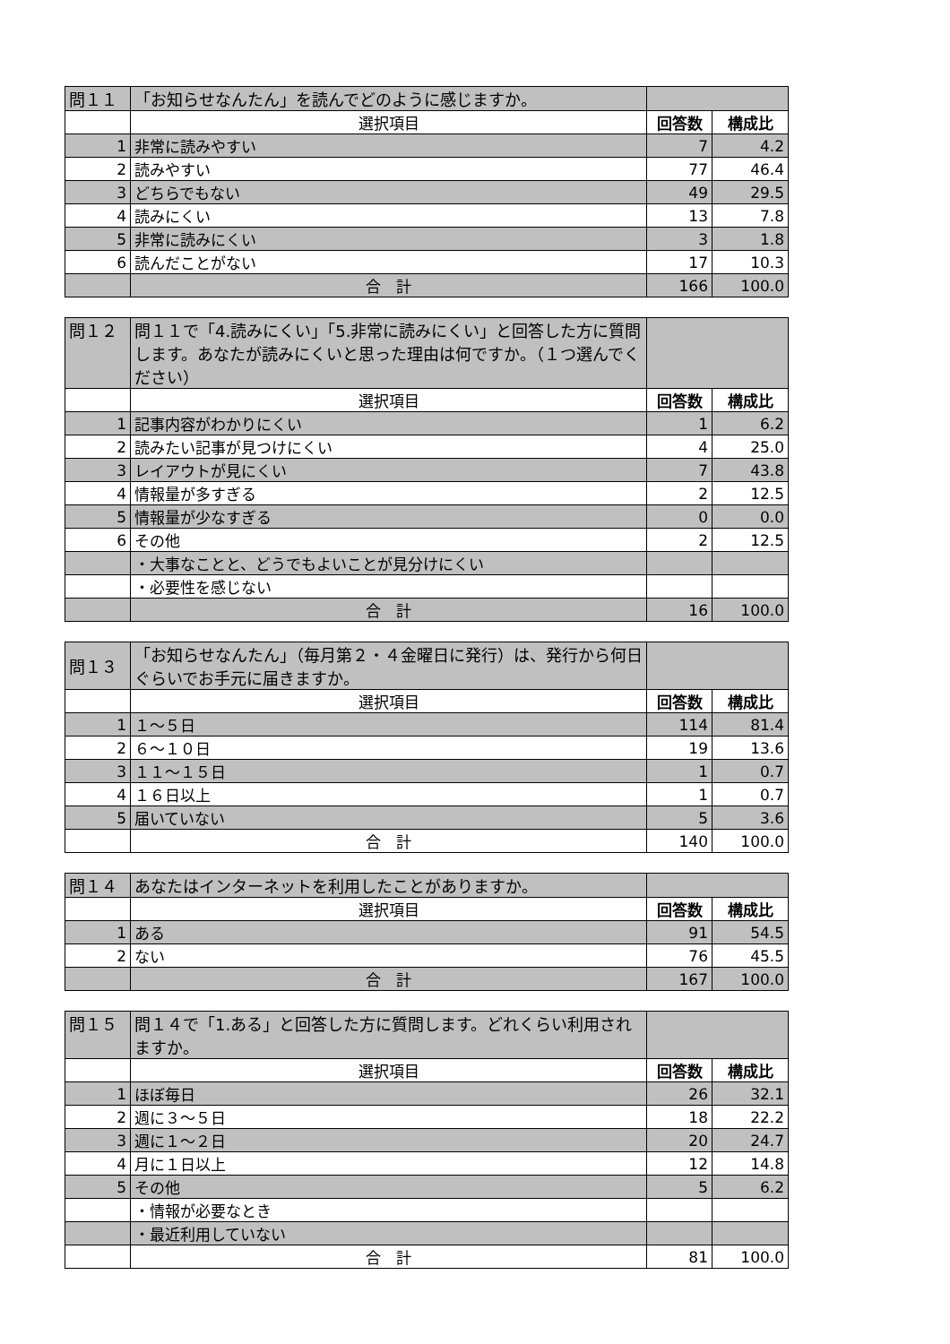| 問１１ | 「お知らせなんたん」を読んでどのように感じますか。 | | |
| | 選択項目 | 回答数 | 構成比 |
| 1 | 非常に読みやすい | 7 | 4.2 |
| 2 | 読みやすい | 77 | 46.4 |
| 3 | どちらでもない | 49 | 29.5 |
| 4 | 読みにくい | 13 | 7.8 |
| 5 | 非常に読みにくい | 3 | 1.8 |
| 6 | 読んだことがない | 17 | 10.3 |
| | 合 計 | 166 | 100.0 |
| 問１２ | 問１１で「4.読みにくい」「5.非常に読みにくい」と回答した方に質問します。あなたが読みにくいと思った理由は何ですか。（１つ選んでください） | | |
| | 選択項目 | 回答数 | 構成比 |
| 1 | 記事内容がわかりにくい | 1 | 6.2 |
| 2 | 読みたい記事が見つけにくい | 4 | 25.0 |
| 3 | レイアウトが見にくい | 7 | 43.8 |
| 4 | 情報量が多すぎる | 2 | 12.5 |
| 5 | 情報量が少なすぎる | 0 | 0.0 |
| 6 | その他 | 2 | 12.5 |
| | ・大事なことと、どうでもよいことが見分けにくい | | |
| | ・必要性を感じない | | |
| | 合 計 | 16 | 100.0 |
| 問１３ | 「お知らせなんたん」（毎月第２・４金曜日に発行）は、発行から何日ぐらいでお手元に届きますか。 | | |
| | 選択項目 | 回答数 | 構成比 |
| 1 | １～５日 | 114 | 81.4 |
| 2 | ６～１０日 | 19 | 13.6 |
| 3 | １１～１５日 | 1 | 0.7 |
| 4 | １６日以上 | 1 | 0.7 |
| 5 | 届いていない | 5 | 3.6 |
| | 合 計 | 140 | 100.0 |
| 問１４ | あなたはインターネットを利用したことがありますか。 | | |
| | 選択項目 | 回答数 | 構成比 |
| 1 | ある | 91 | 54.5 |
| 2 | ない | 76 | 45.5 |
| | 合 計 | 167 | 100.0 |
| 問１５ | 問１４で「1.ある」と回答した方に質問します。どれくらい利用されますか。 | | |
| | 選択項目 | 回答数 | 構成比 |
| 1 | ほぼ毎日 | 26 | 32.1 |
| 2 | 週に３～５日 | 18 | 22.2 |
| 3 | 週に１～２日 | 20 | 24.7 |
| 4 | 月に１日以上 | 12 | 14.8 |
| 5 | その他 | 5 | 6.2 |
| | ・情報が必要なとき | | |
| | ・最近利用していない | | |
| | 合 計 | 81 | 100.0 |